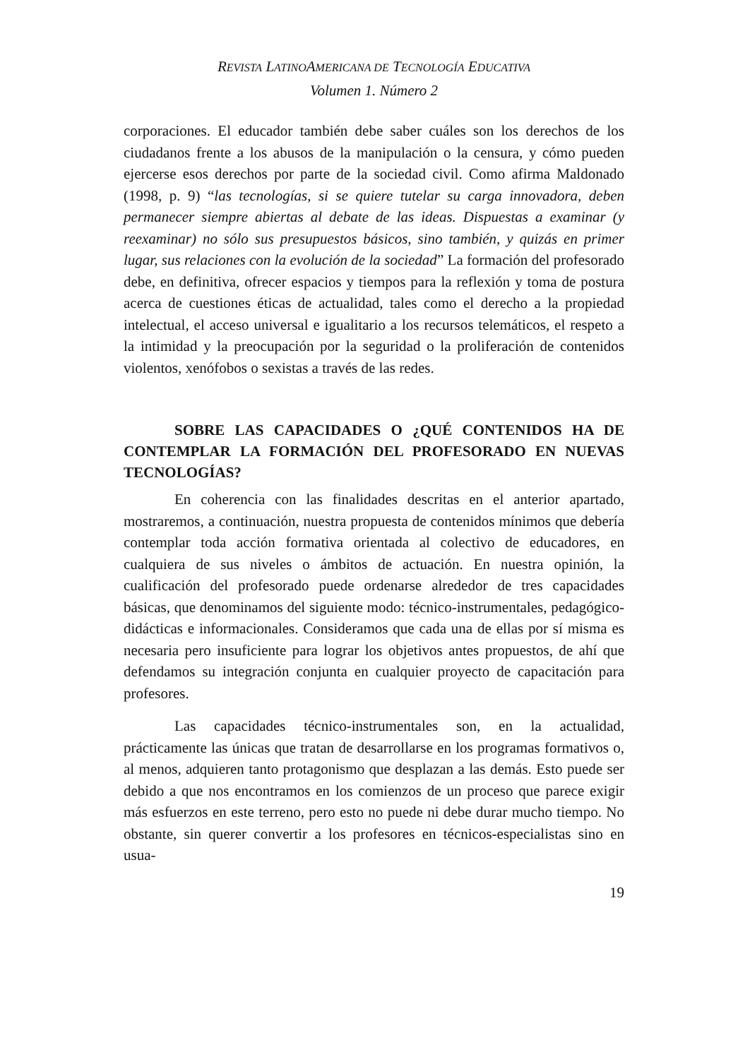REVISTA LATINOAMERICANA DE TECNOLOGÍA EDUCATIVA
Volumen 1. Número 2
corporaciones. El educador también debe saber cuáles son los derechos de los ciudadanos frente a los abusos de la manipulación o la censura, y cómo pueden ejercerse esos derechos por parte de la sociedad civil. Como afirma Maldonado (1998, p. 9) “las tecnologías, si se quiere tutelar su carga innovadora, deben permanecer siempre abiertas al debate de las ideas. Dispuestas a examinar (y reexaminar) no sólo sus presupuestos básicos, sino también, y quizás en primer lugar, sus relaciones con la evolución de la sociedad” La formación del profesorado debe, en definitiva, ofrecer espacios y tiempos para la reflexión y toma de postura acerca de cuestiones éticas de actualidad, tales como el derecho a la propiedad intelectual, el acceso universal e igualitario a los recursos telemáticos, el respeto a la intimidad y la preocupación por la seguridad o la proliferación de contenidos violentos, xenófobos o sexistas a través de las redes.
SOBRE LAS CAPACIDADES O ¿QUÉ CONTENIDOS HA DE CONTEMPLAR LA FORMACIÓN DEL PROFESORADO EN NUEVAS TECNOLOGÍAS?
En coherencia con las finalidades descritas en el anterior apartado, mostraremos, a continuación, nuestra propuesta de contenidos mínimos que debería contemplar toda acción formativa orientada al colectivo de educadores, en cualquiera de sus niveles o ámbitos de actuación. En nuestra opinión, la cualificación del profesorado puede ordenarse alrededor de tres capacidades básicas, que denominamos del siguiente modo: técnico-instrumentales, pedagógico-didácticas e informacionales. Consideramos que cada una de ellas por sí misma es necesaria pero insuficiente para lograr los objetivos antes propuestos, de ahí que defendamos su integración conjunta en cualquier proyecto de capacitación para profesores.
Las capacidades técnico-instrumentales son, en la actualidad, prácticamente las únicas que tratan de desarrollarse en los programas formativos o, al menos, adquieren tanto protagonismo que desplazan a las demás. Esto puede ser debido a que nos encontramos en los comienzos de un proceso que parece exigir más esfuerzos en este terreno, pero esto no puede ni debe durar mucho tiempo. No obstante, sin querer convertir a los profesores en técnicos-especialistas sino en usua-
19